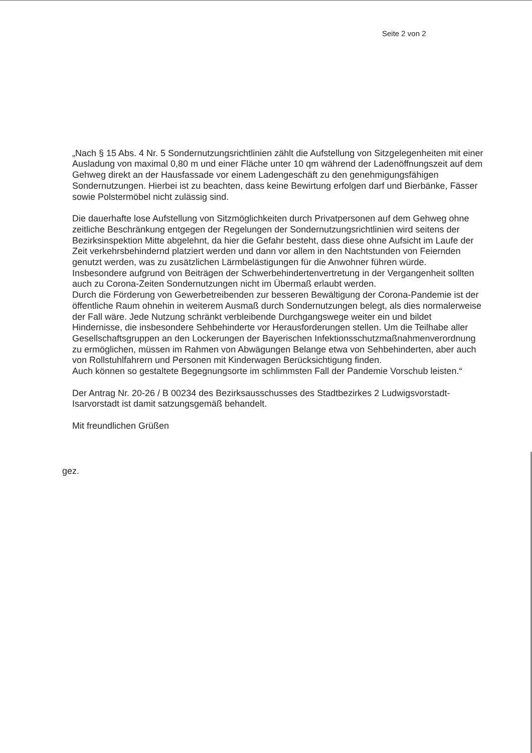Seite 2 von 2
„Nach § 15 Abs. 4 Nr. 5 Sondernutzungsrichtlinien zählt die Aufstellung von Sitzgelegenheiten mit einer Ausladung von maximal 0,80 m und einer Fläche unter 10 qm während der Ladenöffnungszeit auf dem Gehweg direkt an der Hausfassade vor einem Ladengeschäft zu den genehmigungsfähigen Sondernutzungen. Hierbei ist zu beachten, dass keine Bewirtung erfolgen darf und Bierbänke, Fässer sowie Polstermöbel nicht zulässig sind.
Die dauerhafte lose Aufstellung von Sitzmöglichkeiten durch Privatpersonen auf dem Gehweg ohne zeitliche Beschränkung entgegen der Regelungen der Sondernutzungsrichtlinien wird seitens der Bezirksinspektion Mitte abgelehnt, da hier die Gefahr besteht, dass diese ohne Aufsicht im Laufe der Zeit verkehrsbehindernd platziert werden und dann vor allem in den Nachtstunden von Feiernden genutzt werden, was zu zusätzlichen Lärmbelästigungen für die Anwohner führen würde.
Insbesondere aufgrund von Beiträgen der Schwerbehindertenvertretung in der Vergangenheit sollten auch zu Corona-Zeiten Sondernutzungen nicht im Übermaß erlaubt werden.
Durch die Förderung von Gewerbetreibenden zur besseren Bewältigung der Corona-Pandemie ist der öffentliche Raum ohnehin in weiterem Ausmaß durch Sondernutzungen belegt, als dies normalerweise der Fall wäre. Jede Nutzung schränkt verbleibende Durchgangswege weiter ein und bildet Hindernisse, die insbesondere Sehbehinderte vor Herausforderungen stellen. Um die Teilhabe aller Gesellschaftsgruppen an den Lockerungen der Bayerischen Infektionsschutzmaßnahmenverordnung zu ermöglichen, müssen im Rahmen von Abwägungen Belange etwa von Sehbehinderten, aber auch von Rollstuhlfahrern und Personen mit Kinderwagen Berücksichtigung finden.
Auch können so gestaltete Begegnungsorte im schlimmsten Fall der Pandemie Vorschub leisten.“
Der Antrag Nr. 20-26 / B 00234 des Bezirksausschusses des Stadtbezirkes 2 Ludwigsvorstadt-Isarvorstadt ist damit satzungsgemäß behandelt.
Mit freundlichen Grüßen
gez.